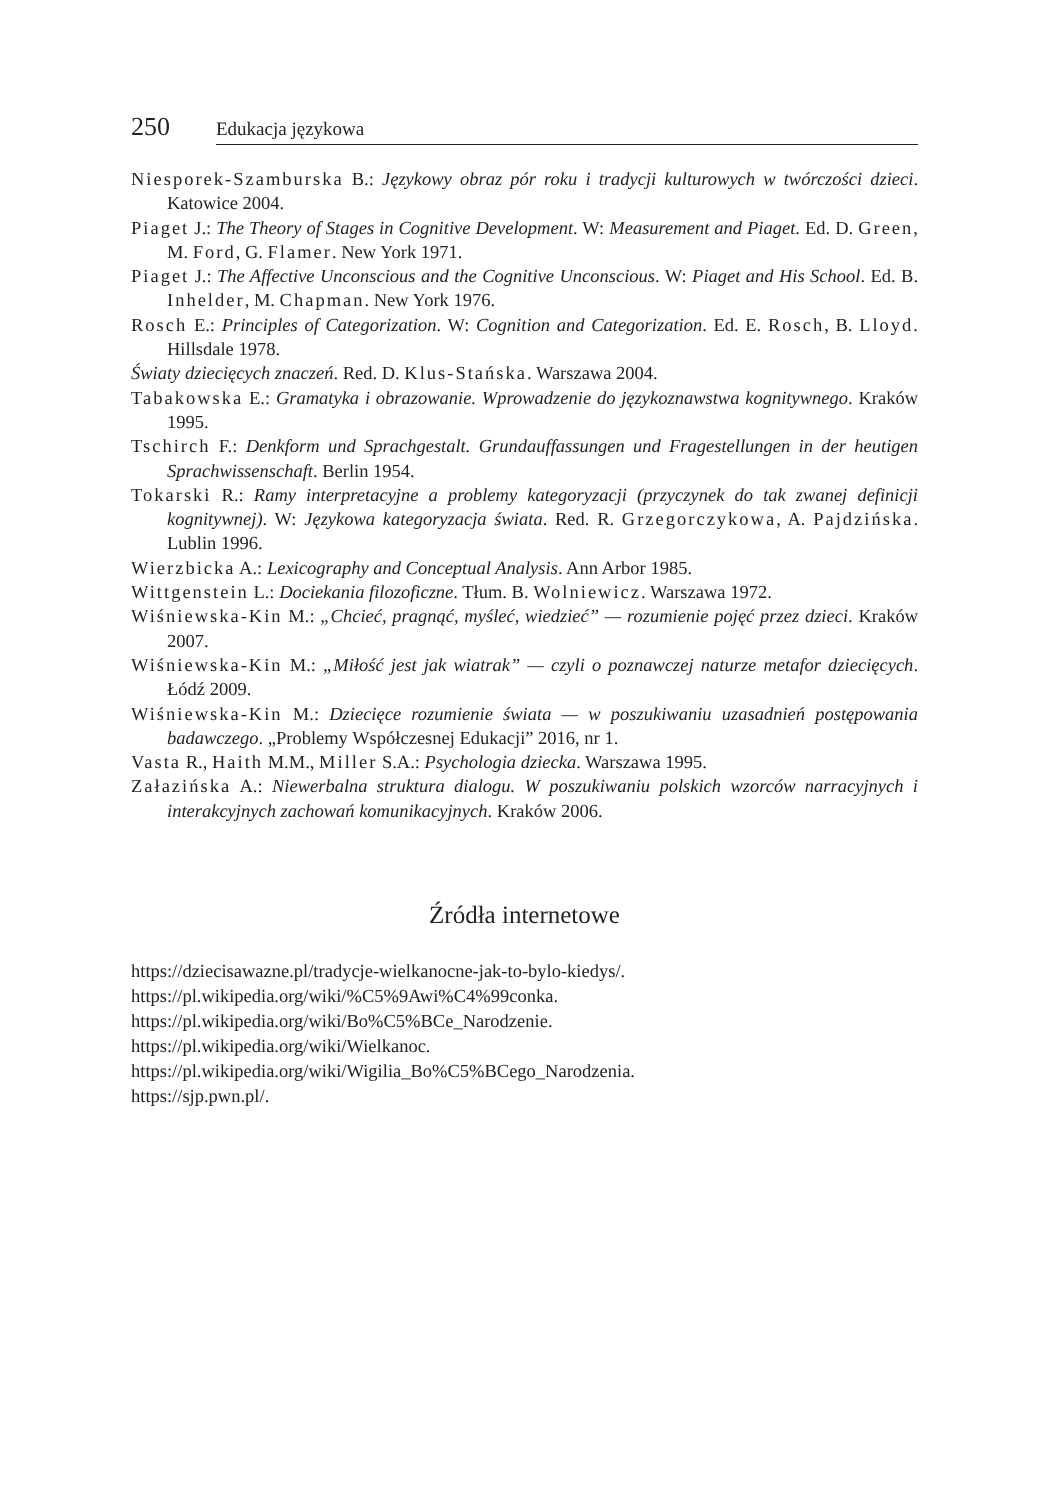250 Edukacja językowa
Niesporek-Szamburska B.: Językowy obraz pór roku i tradycji kulturowych w twórczości dzieci. Katowice 2004.
Piaget J.: The Theory of Stages in Cognitive Development. W: Measurement and Piaget. Ed. D. Green, M. Ford, G. Flamer. New York 1971.
Piaget J.: The Affective Unconscious and the Cognitive Unconscious. W: Piaget and His School. Ed. B. Inhelder, M. Chapman. New York 1976.
Rosch E.: Principles of Categorization. W: Cognition and Categorization. Ed. E. Rosch, B. Lloyd. Hillsdale 1978.
Światy dziecięcych znaczeń. Red. D. Klus-Stańska. Warszawa 2004.
Tabakowska E.: Gramatyka i obrazowanie. Wprowadzenie do językoznawstwa kognitywnego. Kraków 1995.
Tschirch F.: Denkform und Sprachgestalt. Grundauffassungen und Fragestellungen in der heutigen Sprachwissenschaft. Berlin 1954.
Tokarski R.: Ramy interpretacyjne a problemy kategoryzacji (przyczynek do tak zwanej definicji kognitywnej). W: Językowa kategoryzacja świata. Red. R. Grzegorczykowa, A. Pajdzińska. Lublin 1996.
Wierzbicka A.: Lexicography and Conceptual Analysis. Ann Arbor 1985.
Wittgenstein L.: Dociekania filozoficzne. Tłum. B. Wolniewicz. Warszawa 1972.
Wiśniewska-Kin M.: „Chcieć, pragnąć, myśleć, wiedzieć” — rozumienie pojęć przez dzieci. Kraków 2007.
Wiśniewska-Kin M.: „Miłość jest jak wiatrak” — czyli o poznawczej naturze metafor dziecięcych. Łódź 2009.
Wiśniewska-Kin M.: Dziecięce rozumienie świata — w poszukiwaniu uzasadnień postępowania badawczego. „Problemy Współczesnej Edukacji” 2016, nr 1.
Vasta R., Haith M.M., Miller S.A.: Psychologia dziecka. Warszawa 1995.
Załazińska A.: Niewerbalna struktura dialogu. W poszukiwaniu polskich wzorców narracyjnych i interakcyjnych zachowań komunikacyjnych. Kraków 2006.
Źródła internetowe
https://dziecisawazne.pl/tradycje-wielkanocne-jak-to-bylo-kiedys/.
https://pl.wikipedia.org/wiki/%C5%9Awi%C4%99conka.
https://pl.wikipedia.org/wiki/Bo%C5%BCe_Narodzenie.
https://pl.wikipedia.org/wiki/Wielkanoc.
https://pl.wikipedia.org/wiki/Wigilia_Bo%C5%BCego_Narodzenia.
https://sjp.pwn.pl/.